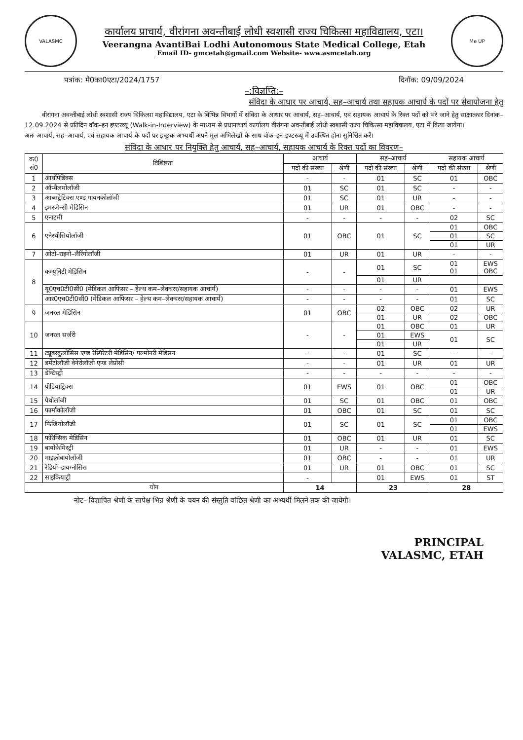VALASMC
कार्यालय प्राचार्य, वीरांगना अवन्तीबाई लोधी स्वशासी राज्य चिकित्सा महाविद्यालय, एटा।
Veerangna AvantiBai Lodhi Autonomous State Medical College, Etah
Email ID- gmcetah@gmail.com Website- www.asmcetah.org
Me UP
पत्रांक: मे0का0एटा/2024/1757 दिनॉक: 09/09/2024
–:विज्ञप्ति:–
संविदा के आधार पर आचार्य, सह–आचार्य तथा सहायक आचार्य के पदों पर सेवायोजना हेतु
वीरांगना अवन्तीबाई लोधी स्वशासी राज्य चिकित्सा महाविद्यालय, एटा के विभिन्न विभागों में संविदा के आधार पर आचार्य, सह–आचार्य, एवं सहायक आचार्य के रिक्त पदों को भरे जाने हेतु साक्षात्कार दिनांक– 12.09.2024 से प्रतिदिन वॉक–इन इण्टरव्यू (Walk-in-Interview) के माध्यम से प्रधानाचार्य कार्यालय वीरांगना अवन्तीबाई लोधी स्वशासी राज्य चिकित्सा महाविद्यालय, एटा में किया जायेगा।
अतः आचार्य, सह–आचार्य, एवं सहायक आचार्य के पदों पर इच्छुक अभ्यर्थी अपने मूल अभिलेखों के साथ वॉक–इन इण्टरव्यू में उपस्थित होना सुनिश्चित करें।
संविदा के आधार पर नियुक्ति हेतु आचार्य, सह–आचार्य, सहायक आचार्य के रिक्त पदों का विवरण–
| क0 सं0 | विशिष्टता | आचार्य | | सह–आचार्य | | सहायक आचार्य | |
| --- | --- | --- | --- | --- | --- | --- | --- |
| | | पदो की संख्या | श्रेणी | पदो की संख्या | श्रेणी | पदो की संख्या | श्रेणी |
| 1 | आर्थोपेडिक्स | - | - | 01 | SC | 01 | OBC |
| 2 | ऑप्थैलमोलॉजी | 01 | SC | 01 | SC | - | - |
| 3 | आब्सट्रेटिक्स एण्ड गायनकोलॉजी | 01 | SC | 01 | UR | - | - |
| 4 | इमरजेन्सी मेडिसिन | 01 | UR | 01 | OBC | - | - |
| 5 | एनाटमी | - | - | - | - | 02 | SC |
| 6 | एनेस्थीसियोलॉजी | 01 | OBC | 01 | SC | 01 | OBC |
| | | | | | | 01 | SC |
| | | | | | | 01 | UR |
| 7 | ओटो–राइनो–लैरिंगोलॉजी | 01 | UR | 01 | UR | - | - |
| 8 | कम्युनिटी मेडिसिन | - | - | 01 | SC | 01 01 | EWS OBC |
| | | | | 01 | UR | | |
| | यू0एच0टी0सी0 (मेडिकल आफिसर – हेल्थ कम–लेक्चरर/सहायक आचार्य) | - | - | - | - | 01 | EWS |
| | आर0एच0टी0सी0 (मेडिकल आफिसर – हेल्थ कम–लेक्चरर/सहायक आचार्य) | - | - | - | - | 01 | SC |
| 9 | जनरल मेडिसिन | 01 | OBC | 02 | OBC | 02 | UR |
| | | | | 01 | UR | 02 | OBC |
| 10 | जनरल सर्जरी | - | - | 01 | OBC | 01 | UR |
| | | | | 01 | EWS | 01 | SC |
| | | | | 01 | UR | | |
| 11 | ट्यूबरकुलोसिस एण्ड रेस्पिरेटरी मेडिसिन/ पल्मोनरी मेडिसन | - | - | 01 | SC | - | - |
| 12 | डर्मेटोलॉजी वेनेरोलॉजी एण्ड लेप्रोसी | - | - | 01 | UR | 01 | UR |
| 13 | डेन्टिस्ट्री | - | - | - | - | - | - |
| 14 | पीडियाट्रिक्स | 01 | EWS | 01 | OBC | 01 | OBC |
| | | | | | | 01 | UR |
| 15 | पैथोलॉजी | 01 | SC | 01 | OBC | 01 | OBC |
| 16 | फार्माकोलॉजी | 01 | OBC | 01 | SC | 01 | SC |
| 17 | फिजियोलॉजी | 01 | SC | 01 | SC | 01 | OBC |
| | | | | | | 01 | EWS |
| 18 | फोरेन्सिक मेडिसिन | 01 | OBC | 01 | UR | 01 | SC |
| 19 | बायोकेमिस्ट्री | 01 | UR | - | - | 01 | EWS |
| 20 | माइक्रोबायोलॉजी | 01 | OBC | - | - | 01 | UR |
| 21 | रेडियो–डायग्नोसिस | 01 | UR | 01 | OBC | 01 | SC |
| 22 | साइकियाट्री | - | | 01 | EWS | 01 | ST |
| योग | | 14 | | 23 | | 28 | |
नोट– विज्ञापित श्रेणी के सापेक्ष भिन्न श्रेणी के चयन की संस्तुति वांछित श्रेणी का अभ्यर्थी मिलने तक की जायेगी।
PRINCIPAL
VALASMC, ETAH